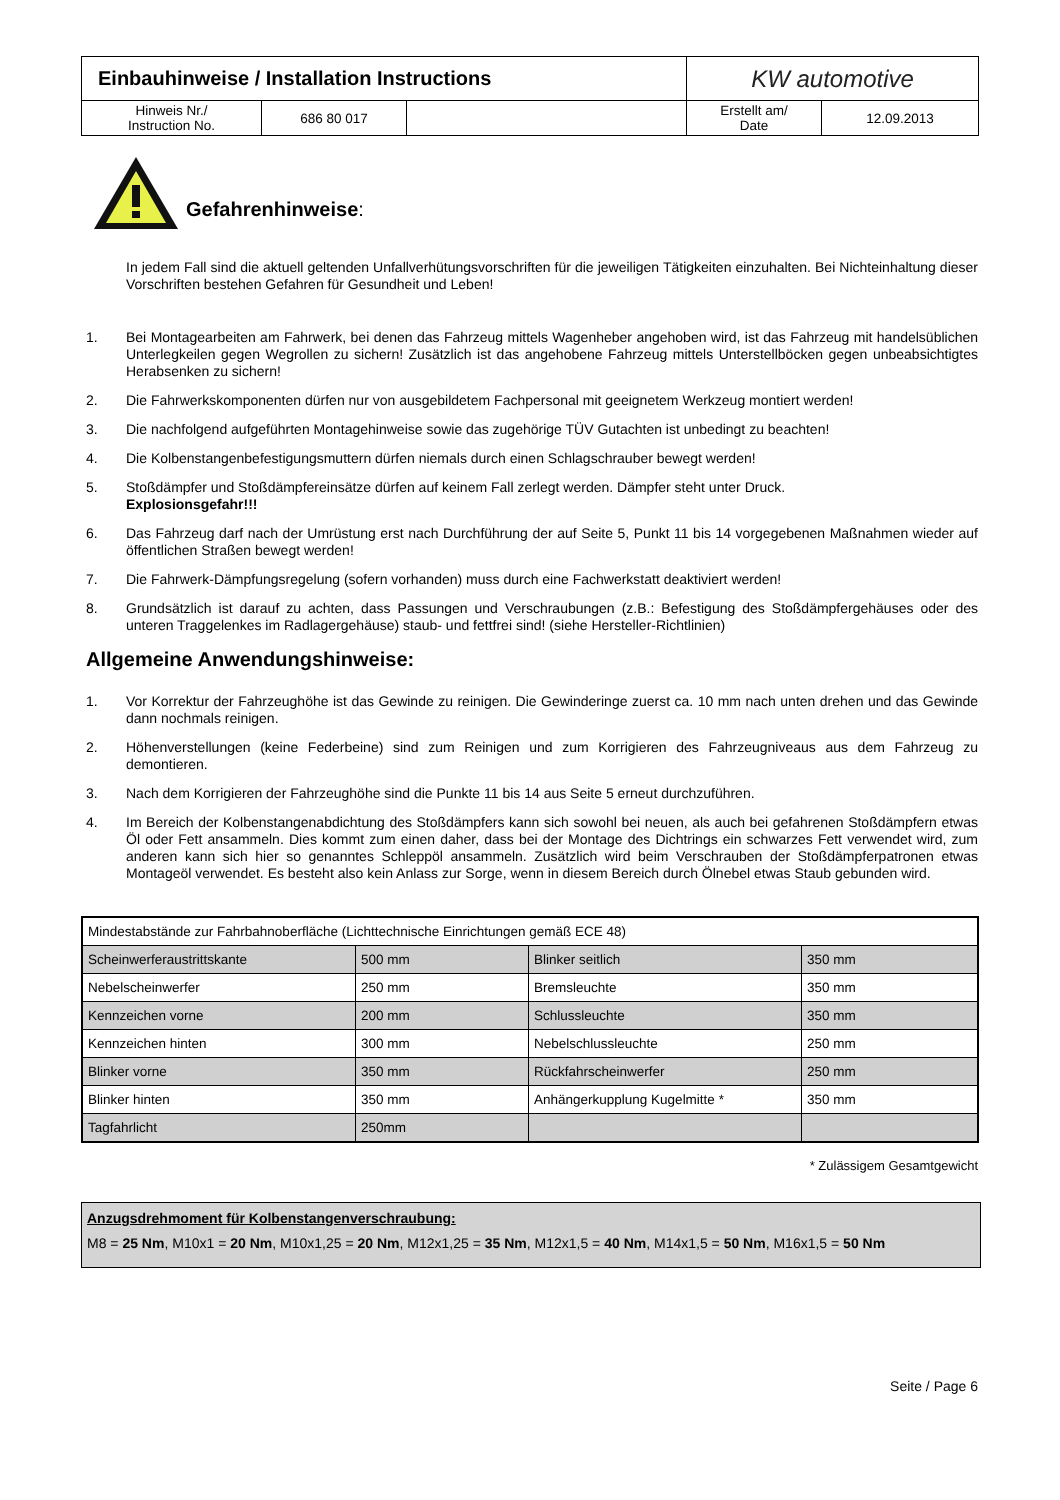| Einbauhinweise / Installation Instructions | | | KW automotive | |
| Hinweis Nr./ Instruction No. | 686 80 017 | | Erstellt am/ Date | 12.09.2013 |
Gefahrenhinweise:
In jedem Fall sind die aktuell geltenden Unfallverhütungsvorschriften für die jeweiligen Tätigkeiten einzuhalten. Bei Nichteinhaltung dieser Vorschriften bestehen Gefahren für Gesundheit und Leben!
1. Bei Montagearbeiten am Fahrwerk, bei denen das Fahrzeug mittels Wagenheber angehoben wird, ist das Fahrzeug mit handelsüblichen Unterlegkeilen gegen Wegrollen zu sichern! Zusätzlich ist das angehobene Fahrzeug mittels Unterstellböcken gegen unbeabsichtigtes Herabsenken zu sichern!
2. Die Fahrwerkskomponenten dürfen nur von ausgebildetem Fachpersonal mit geeignetem Werkzeug montiert werden!
3. Die nachfolgend aufgeführten Montagehinweise sowie das zugehörige TÜV Gutachten ist unbedingt zu beachten!
4. Die Kolbenstangenbefestigungsmuttern dürfen niemals durch einen Schlagschrauber bewegt werden!
5. Stoßdämpfer und Stoßdämpfereinsätze dürfen auf keinem Fall zerlegt werden. Dämpfer steht unter Druck.
Explosionsgefahr!!!
6. Das Fahrzeug darf nach der Umrüstung erst nach Durchführung der auf Seite 5, Punkt 11 bis 14 vorgegebenen Maßnahmen wieder auf öffentlichen Straßen bewegt werden!
7. Die Fahrwerk-Dämpfungsregelung (sofern vorhanden) muss durch eine Fachwerkstatt deaktiviert werden!
8. Grundsätzlich ist darauf zu achten, dass Passungen und Verschraubungen (z.B.: Befestigung des Stoßdämpfergehäuses oder des unteren Traggelenkes im Radlagergehäuse) staub- und fettfrei sind! (siehe Hersteller-Richtlinien)
Allgemeine Anwendungshinweise:
1. Vor Korrektur der Fahrzeughöhe ist das Gewinde zu reinigen. Die Gewinderinge zuerst ca. 10 mm nach unten drehen und das Gewinde dann nochmals reinigen.
2. Höhenverstellungen (keine Federbeine) sind zum Reinigen und zum Korrigieren des Fahrzeugniveaus aus dem Fahrzeug zu demontieren.
3. Nach dem Korrigieren der Fahrzeughöhe sind die Punkte 11 bis 14 aus Seite 5 erneut durchzuführen.
4. Im Bereich der Kolbenstangenabdichtung des Stoßdämpfers kann sich sowohl bei neuen, als auch bei gefahrenen Stoßdämpfern etwas Öl oder Fett ansammeln. Dies kommt zum einen daher, dass bei der Montage des Dichtrings ein schwarzes Fett verwendet wird, zum anderen kann sich hier so genanntes Schleppöl ansammeln. Zusätzlich wird beim Verschrauben der Stoßdämpferpatronen etwas Montageöl verwendet. Es besteht also kein Anlass zur Sorge, wenn in diesem Bereich durch Ölnebel etwas Staub gebunden wird.
| Mindestabstände zur Fahrbahnoberfläche (Lichttechnische Einrichtungen gemäß ECE 48) | | | |
| Scheinwerferaustrittskante | 500 mm | Blinker seitlich | 350 mm |
| Nebelscheinwerfer | 250 mm | Bremsleuchte | 350 mm |
| Kennzeichen vorne | 200 mm | Schlussleuchte | 350 mm |
| Kennzeichen hinten | 300 mm | Nebelschlussleuchte | 250 mm |
| Blinker vorne | 350 mm | Rückfahrscheinwerfer | 250 mm |
| Blinker hinten | 350 mm | Anhängerkupplung Kugelmitte * | 350 mm |
| Tagfahrlicht | 250mm | | |
* Zulässigem Gesamtgewicht
Anzugsdrehmoment für Kolbenstangenverschraubung:
M8 = 25 Nm, M10x1 = 20 Nm, M10x1,25 = 20 Nm, M12x1,25 = 35 Nm, M12x1,5 = 40 Nm, M14x1,5 = 50 Nm, M16x1,5 = 50 Nm
Seite / Page 6